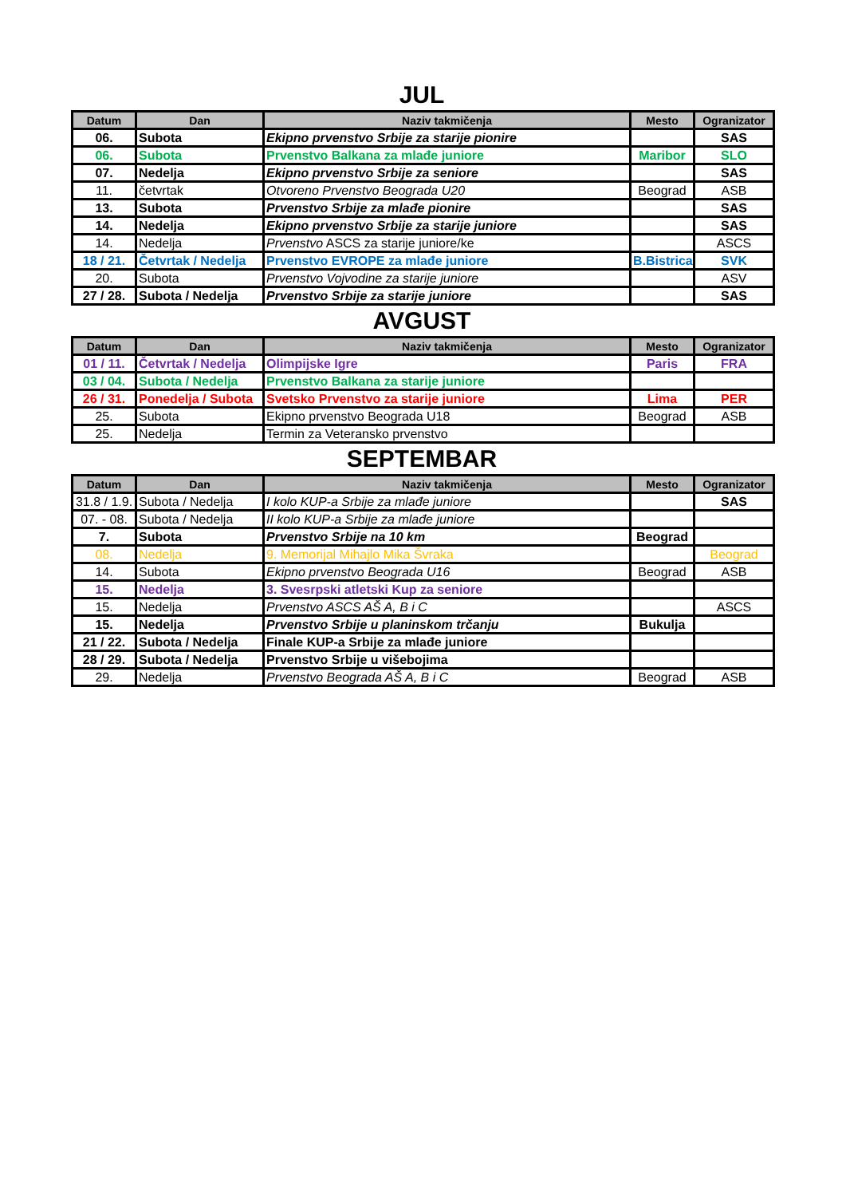JUL
| Datum | Dan | Naziv takmičenja | Mesto | Ogranizator |
| --- | --- | --- | --- | --- |
| 06. | Subota | Ekipno prvenstvo Srbije za starije pionire | | SAS |
| 06. | Subota | Prvenstvo Balkana za mlađe juniore | Maribor | SLO |
| 07. | Nedelja | Ekipno prvenstvo Srbije za seniore | | SAS |
| 11. | četvrtak | Otvoreno Prvenstvo Beograda U20 | Beograd | ASB |
| 13. | Subota | Prvenstvo Srbije za mlađe pionire | | SAS |
| 14. | Nedelja | Ekipno prvenstvo Srbije za starije juniore | | SAS |
| 14. | Nedelja | Prvenstvo ASCS za starije juniore/ke | | ASCS |
| 18 / 21. | Četvrtak / Nedelja | Prvenstvo EVROPE za mlađe juniore | B.Bistrica | SVK |
| 20. | Subota | Prvenstvo Vojvodine za starije juniore | | ASV |
| 27 / 28. | Subota / Nedelja | Prvenstvo Srbije za starije juniore | | SAS |
AVGUST
| Datum | Dan | Naziv takmičenja | Mesto | Ogranizator |
| --- | --- | --- | --- | --- |
| 01 / 11. | Četvrtak / Nedelja | Olimpijske Igre | Paris | FRA |
| 03 / 04. | Subota / Nedelja | Prvenstvo Balkana za starije juniore | | |
| 26 / 31. | Ponedelja / Subota | Svetsko Prvenstvo za starije juniore | Lima | PER |
| 25. | Subota | Ekipno prvenstvo Beograda U18 | Beograd | ASB |
| 25. | Nedelja | Termin za Veteransko prvenstvo | | |
SEPTEMBAR
| Datum | Dan | Naziv takmičenja | Mesto | Ogranizator |
| --- | --- | --- | --- | --- |
| 31.8 / 1.9. | Subota / Nedelja | I kolo KUP-a Srbije za mlađe juniore | | SAS |
| 07. - 08. | Subota / Nedelja | II kolo KUP-a Srbije za mlađe juniore | | |
| 7. | Subota | Prvenstvo Srbije na 10 km | Beograd | |
| 08. | Nedelja | 9. Memorijal Mihajlo Mika Švraka | | Beograd |
| 14. | Subota | Ekipno prvenstvo Beograda U16 | Beograd | ASB |
| 15. | Nedelja | 3. Svesrpski atletski Kup za seniore | | |
| 15. | Nedelja | Prvenstvo ASCS AŠ A, B i C | | ASCS |
| 15. | Nedelja | Prvenstvo Srbije u planinskom trčanju | Bukulja | |
| 21 / 22. | Subota / Nedelja | Finale KUP-a Srbije za mlađe juniore | | |
| 28 / 29. | Subota / Nedelja | Prvenstvo Srbije u višebojima | | |
| 29. | Nedelja | Prvenstvo Beograda AŠ A, B i C | Beograd | ASB |